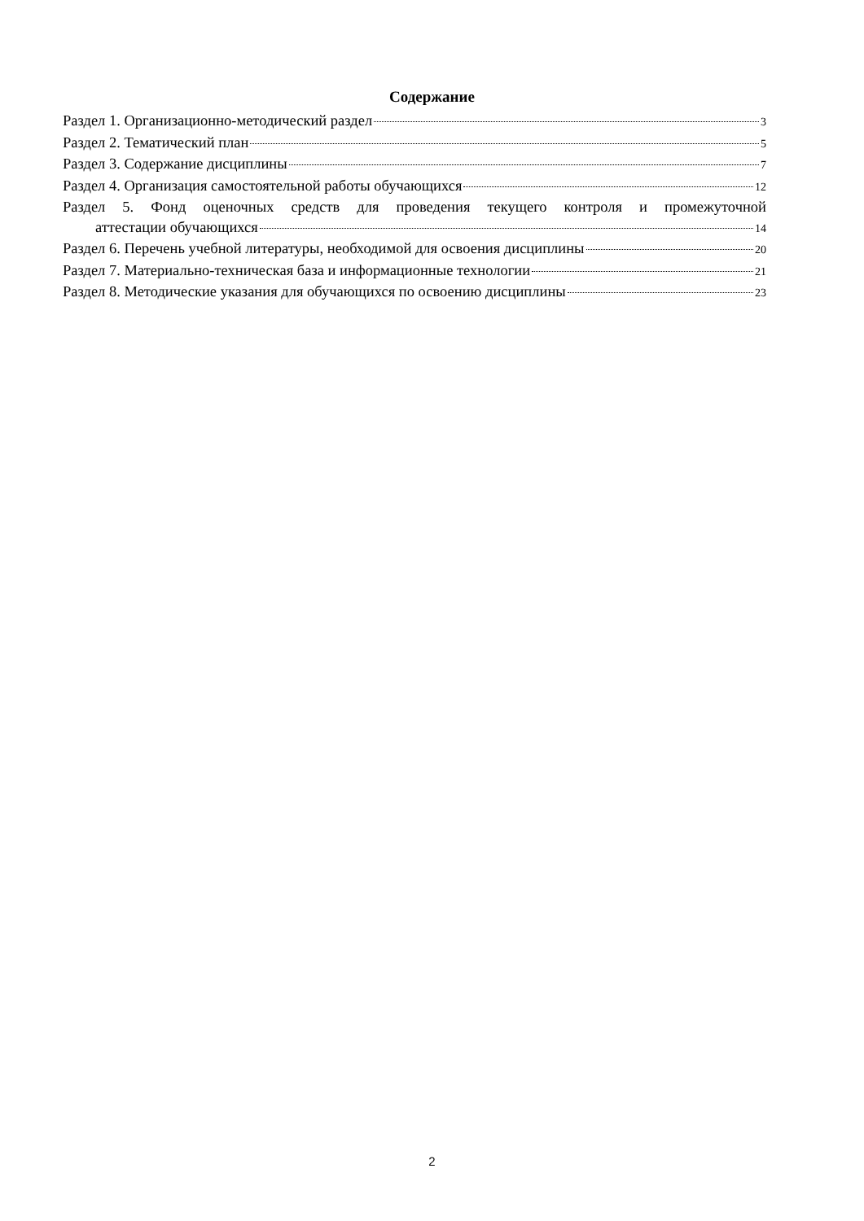Содержание
Раздел 1. Организационно-методический раздел 3
Раздел 2. Тематический план 5
Раздел 3. Содержание дисциплины 7
Раздел 4. Организация самостоятельной работы обучающихся 12
Раздел 5. Фонд оценочных средств для проведения текущего контроля и промежуточной
аттестации обучающихся 14
Раздел 6. Перечень учебной литературы, необходимой для освоения дисциплины 20
Раздел 7. Материально-техническая база и информационные технологии 21
Раздел 8. Методические указания для обучающихся по освоению дисциплины 23
2